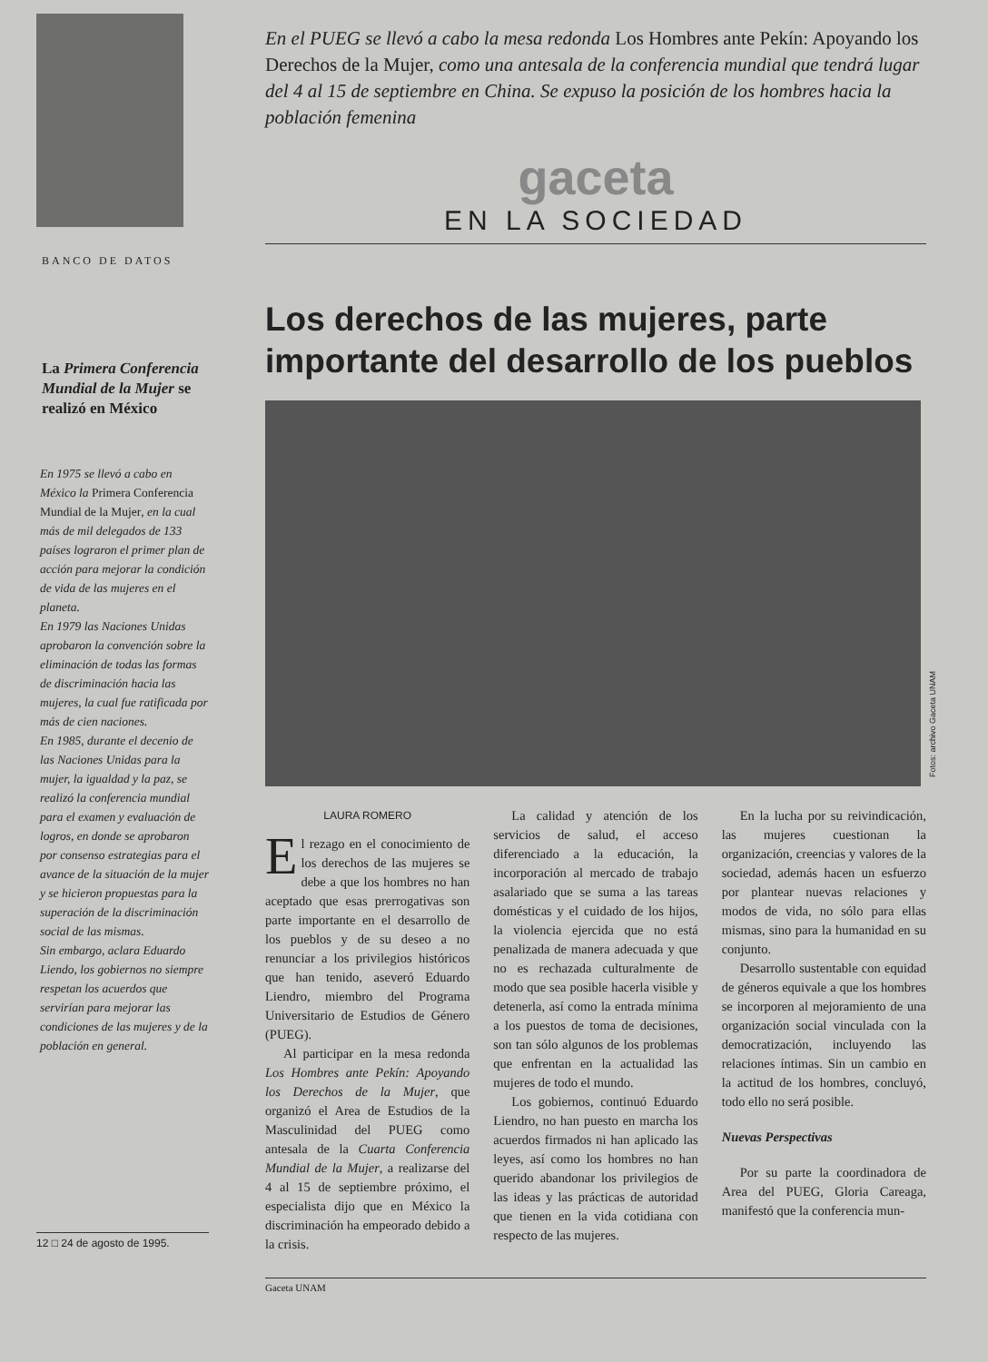BANCO DE DATOS
La Primera Conferencia Mundial de la Mujer se realizó en México
En 1975 se llevó a cabo en México la Primera Conferencia Mundial de la Mujer, en la cual más de mil delegados de 133 países lograron el primer plan de acción para mejorar la condición de vida de las mujeres en el planeta.
En 1979 las Naciones Unidas aprobaron la convención sobre la eliminación de todas las formas de discriminación hacia las mujeres, la cual fue ratificada por más de cien naciones.
En 1985, durante el decenio de las Naciones Unidas para la mujer, la igualdad y la paz, se realizó la conferencia mundial para el examen y evaluación de logros, en donde se aprobaron por consenso estrategias para el avance de la situación de la mujer y se hicieron propuestas para la superación de la discriminación social de las mismas.
Sin embargo, aclara Eduardo Liendo, los gobiernos no siempre respetan los acuerdos que servirían para mejorar las condiciones de las mujeres y de la población en general.
12 □ 24 de agosto de 1995.
En el PUEG se llevó a cabo la mesa redonda Los Hombres ante Pekín: Apoyando los Derechos de la Mujer, como una antesala de la conferencia mundial que tendrá lugar del 4 al 15 de septiembre en China. Se expuso la posición de los hombres hacia la población femenina
gaceta
EN LA SOCIEDAD
Los derechos de las mujeres, parte importante del desarrollo de los pueblos
Fotos: archivo Gaceta UNAM
LAURA ROMERO
El rezago en el conocimiento de los derechos de las mujeres se debe a que los hombres no han aceptado que esas prerrogativas son parte importante en el desarrollo de los pueblos y de su deseo a no renunciar a los privilegios históricos que han tenido, aseveró Eduardo Liendro, miembro del Programa Universitario de Estudios de Género (PUEG).
Al participar en la mesa redonda Los Hombres ante Pekín: Apoyando los Derechos de la Mujer, que organizó el Area de Estudios de la Masculinidad del PUEG como antesala de la Cuarta Conferencia Mundial de la Mujer, a realizarse del 4 al 15 de septiembre próximo, el especialista dijo que en México la discriminación ha empeorado debido a la crisis.
La calidad y atención de los servicios de salud, el acceso diferenciado a la educación, la incorporación al mercado de trabajo asalariado que se suma a las tareas domésticas y el cuidado de los hijos, la violencia ejercida que no está penalizada de manera adecuada y que no es rechazada culturalmente de modo que sea posible hacerla visible y detenerla, así como la entrada mínima a los puestos de toma de decisiones, son tan sólo algunos de los problemas que enfrentan en la actualidad las mujeres de todo el mundo.
Los gobiernos, continuó Eduardo Liendro, no han puesto en marcha los acuerdos firmados ni han aplicado las leyes, así como los hombres no han querido abandonar los privilegios de las ideas y las prácticas de autoridad que tienen en la vida cotidiana con respecto de las mujeres.
En la lucha por su reivindicación, las mujeres cuestionan la organización, creencias y valores de la sociedad, además hacen un esfuerzo por plantear nuevas relaciones y modos de vida, no sólo para ellas mismas, sino para la humanidad en su conjunto.
Desarrollo sustentable con equidad de géneros equivale a que los hombres se incorporen al mejoramiento de una organización social vinculada con la democratización, incluyendo las relaciones íntimas. Sin un cambio en la actitud de los hombres, concluyó, todo ello no será posible.
Nuevas Perspectivas
Por su parte la coordinadora de Area del PUEG, Gloria Careaga, manifestó que la conferencia mun-
Gaceta UNAM